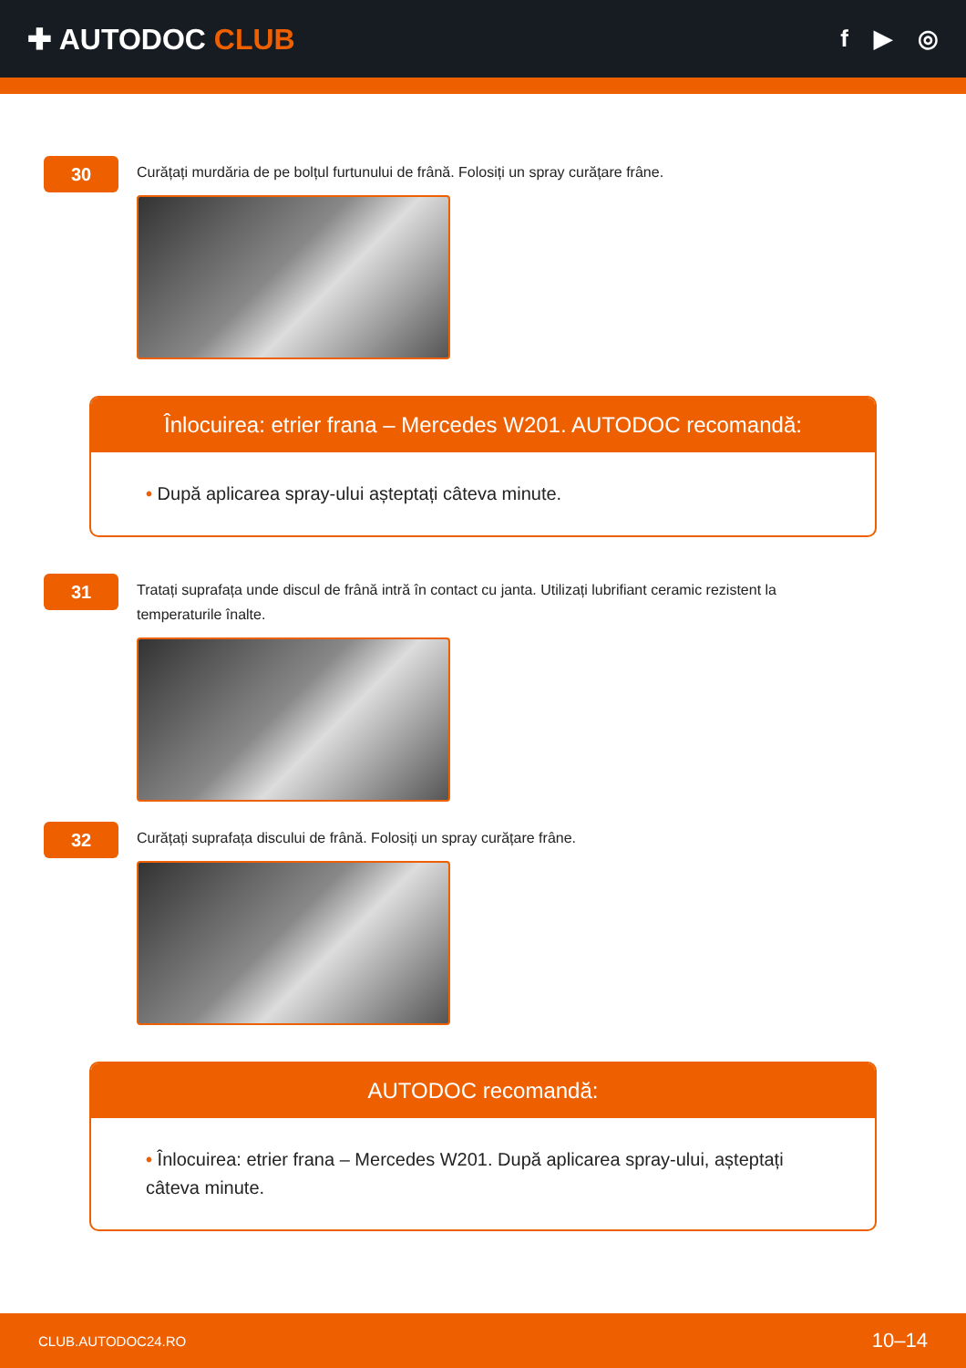✚ AUTODOC CLUB
f ▶ ◎
30
Curățați murdăria de pe bolțul furtunului de frână. Folosiți un spray curățare frâne.
Înlocuirea: etrier frana – Mercedes W201. AUTODOC recomandă:
• După aplicarea spray-ului așteptați câteva minute.
31
Tratați suprafața unde discul de frână intră în contact cu janta. Utilizați lubrifiant ceramic rezistent la temperaturile înalte.
32
Curățați suprafața discului de frână. Folosiți un spray curățare frâne.
AUTODOC recomandă:
• Înlocuirea: etrier frana – Mercedes W201. După aplicarea spray-ului, așteptați câteva minute.
CLUB.AUTODOC24.RO 10–14